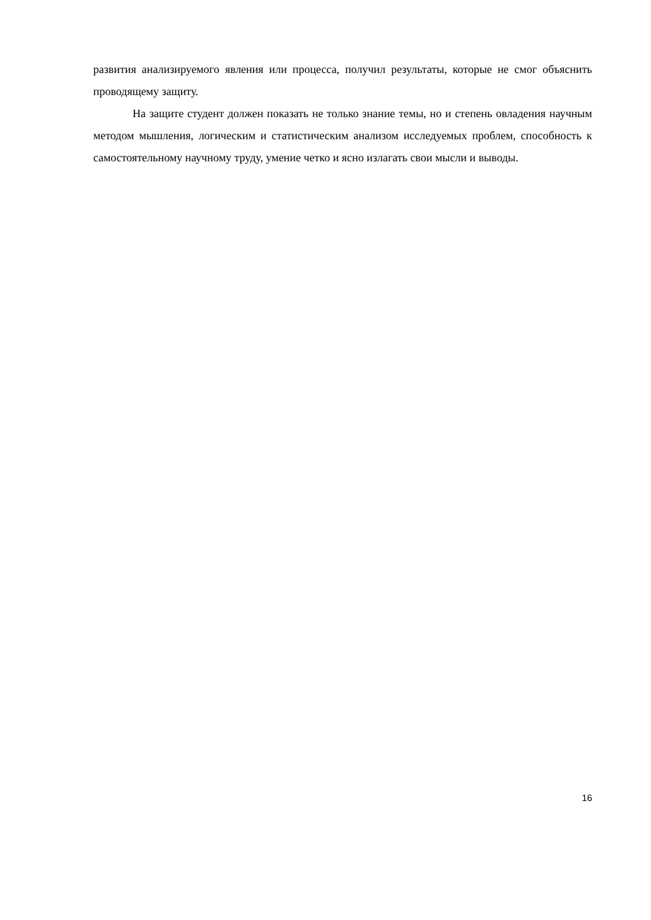развития анализируемого явления или процесса, получил результаты, которые не смог объяснить проводящему защиту.
На защите студент должен показать не только знание темы, но и степень овладения научным методом мышления, логическим и статистическим анализом исследуемых проблем, способность к самостоятельному научному труду, умение четко и ясно излагать свои мысли и выводы.
16